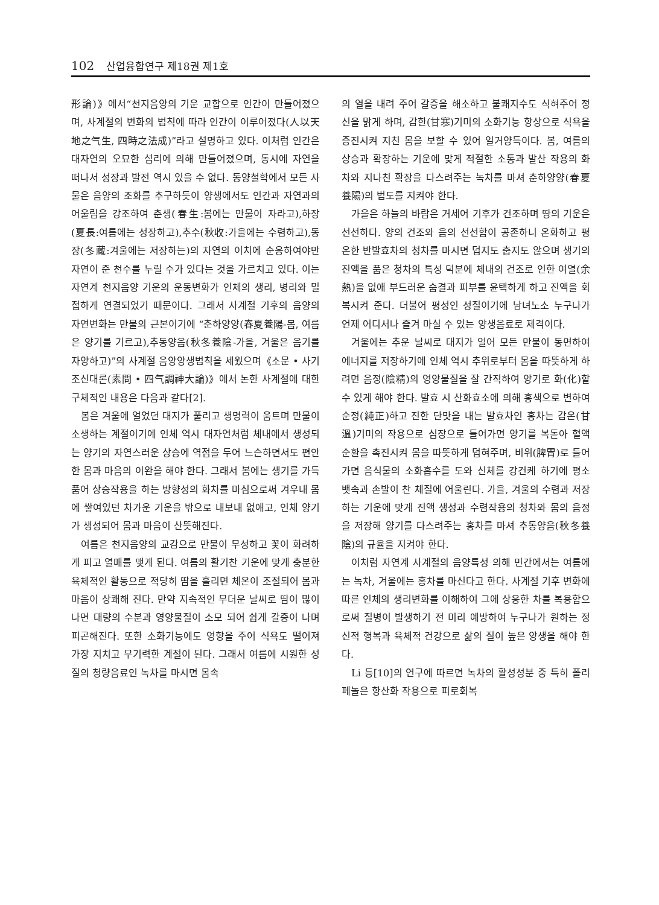102 산업융합연구 제18권 제1호
形論)》에서“천지음양의 기운 교합으로 인간이 만들어졌으며, 사계절의 변화의 법칙에 따라 인간이 이루어졌다(人以天地之气生, 四時之法成)”라고 설명하고 있다. 이처럼 인간은 대자연의 오묘한 섭리에 의해 만들어졌으며, 동시에 자연을 떠나서 성장과 발전 역시 있을 수 없다. 동양철학에서 모든 사물은 음양의 조화를 추구하듯이 양생에서도 인간과 자연과의 어울림을 강조하여 춘생(春生:봄에는 만물이 자라고),하장(夏長:여름에는 성장하고),추수(秋收:가을에는 수렴하고),동장(冬藏:겨울에는 저장하는)의 자연의 이치에 순응하여야만 자연이 준 천수를 누릴 수가 있다는 것을 가르치고 있다. 이는 자연계 천지음양 기운의 운동변화가 인체의 생리, 병리와 밀접하게 연결되었기 때문이다. 그래서 사계절 기후의 음양의 자연변화는 만물의 근본이기에 “춘하양양(春夏養陽-봄, 여름은 양기를 기르고),추동양음(秋冬養陰-가을, 겨울은 음기를 자양하고)”의 사계절 음양양생법칙을 세웠으며《소문 • 사기조신대론(素問 • 四气調神大論)》에서 논한 사계절에 대한 구체적인 내용은 다음과 같다[2].
봄은 겨울에 얼었던 대지가 풀리고 생명력이 움트며 만물이 소생하는 계절이기에 인체 역시 대자연처럼 체내에서 생성되는 양기의 자연스러운 상승에 역점을 두어 느슨하면서도 편안한 몸과 마음의 이완을 해야 한다. 그래서 봄에는 생기를 가득 품어 상승작용을 하는 방향성의 화차를 마심으로써 겨우내 몸에 쌓여있던 차가운 기운을 밖으로 내보내 없애고, 인체 양기가 생성되어 몸과 마음이 산뜻해진다.
여름은 천지음양의 교감으로 만물이 무성하고 꽃이 화려하게 피고 열매를 맺게 된다. 여름의 활기찬 기운에 맞게 충분한 육체적인 활동으로 적당히 땀을 흘리면 체온이 조절되어 몸과 마음이 상쾌해 진다. 만약 지속적인 무더운 날씨로 땀이 많이 나면 대량의 수분과 영양물질이 소모 되어 쉽게 갈증이 나며 피곤해진다. 또한 소화기능에도 영향을 주어 식욕도 떨어져 가장 지치고 무기력한 계절이 된다. 그래서 여름에 시원한 성질의 청량음료인 녹차를 마시면 몸속
의 열을 내려 주어 갈증을 해소하고 불쾌지수도 식혀주어 정신을 맑게 하며, 감한(甘寒)기미의 소화기능 향상으로 식욕을 증진시켜 지친 몸을 보할 수 있어 일거양득이다. 봄, 여름의 상승과 확장하는 기운에 맞게 적절한 소통과 발산 작용의 화차와 지나친 확장을 다스려주는 녹차를 마셔 춘하양양(春夏養陽)의 법도를 지켜야 한다.
가을은 하늘의 바람은 거세어 기후가 건조하며 땅의 기운은 선선하다. 양의 건조와 음의 선선함이 공존하니 온화하고 평온한 반발효차의 청차를 마시면 덥지도 춥지도 않으며 생기의 진액을 품은 청차의 특성 덕분에 체내의 건조로 인한 여열(余熱)을 없애 부드러운 숨결과 피부를 윤택하게 하고 진액을 회복시켜 준다. 더불어 평성인 성질이기에 남녀노소 누구나가 언제 어디서나 즐겨 마실 수 있는 양생음료로 제격이다.
겨울에는 추운 날씨로 대지가 얼어 모든 만물이 동면하여 에너지를 저장하기에 인체 역시 추위로부터 몸을 따뜻하게 하려면 음정(陰精)의 영양물질을 잘 간직하여 양기로 화(化)할 수 있게 해야 한다. 발효 시 산화효소에 의해 홍색으로 변하여 순정(純正)하고 진한 단맛을 내는 발효차인 홍차는 감온(甘溫)기미의 작용으로 심장으로 들어가면 양기를 복돋아 혈액순환을 촉진시켜 몸을 따뜻하게 덥혀주며, 비위(脾胃)로 들어가면 음식물의 소화흡수를 도와 신체를 강건케 하기에 평소 뱃속과 손발이 찬 체질에 어울린다. 가을, 겨울의 수렴과 저장하는 기운에 맞게 진액 생성과 수렴작용의 청차와 몸의 음정을 저장해 양기를 다스려주는 홍차를 마셔 추동양음(秋冬養陰)의 규율을 지켜야 한다.
이처럼 자연계 사계절의 음양특성 의해 민간에서는 여름에는 녹차, 겨울에는 홍차를 마신다고 한다. 사계절 기후 변화에 따른 인체의 생리변화를 이해하여 그에 상응한 차를 복용함으로써 질병이 발생하기 전 미리 예방하여 누구나가 원하는 정신적 행복과 육체적 건강으로 삶의 질이 높은 양생을 해야 한다.
Li 등[10]의 연구에 따르면 녹차의 활성성분 중 특히 폴리페놀은 항산화 작용으로 피로회복